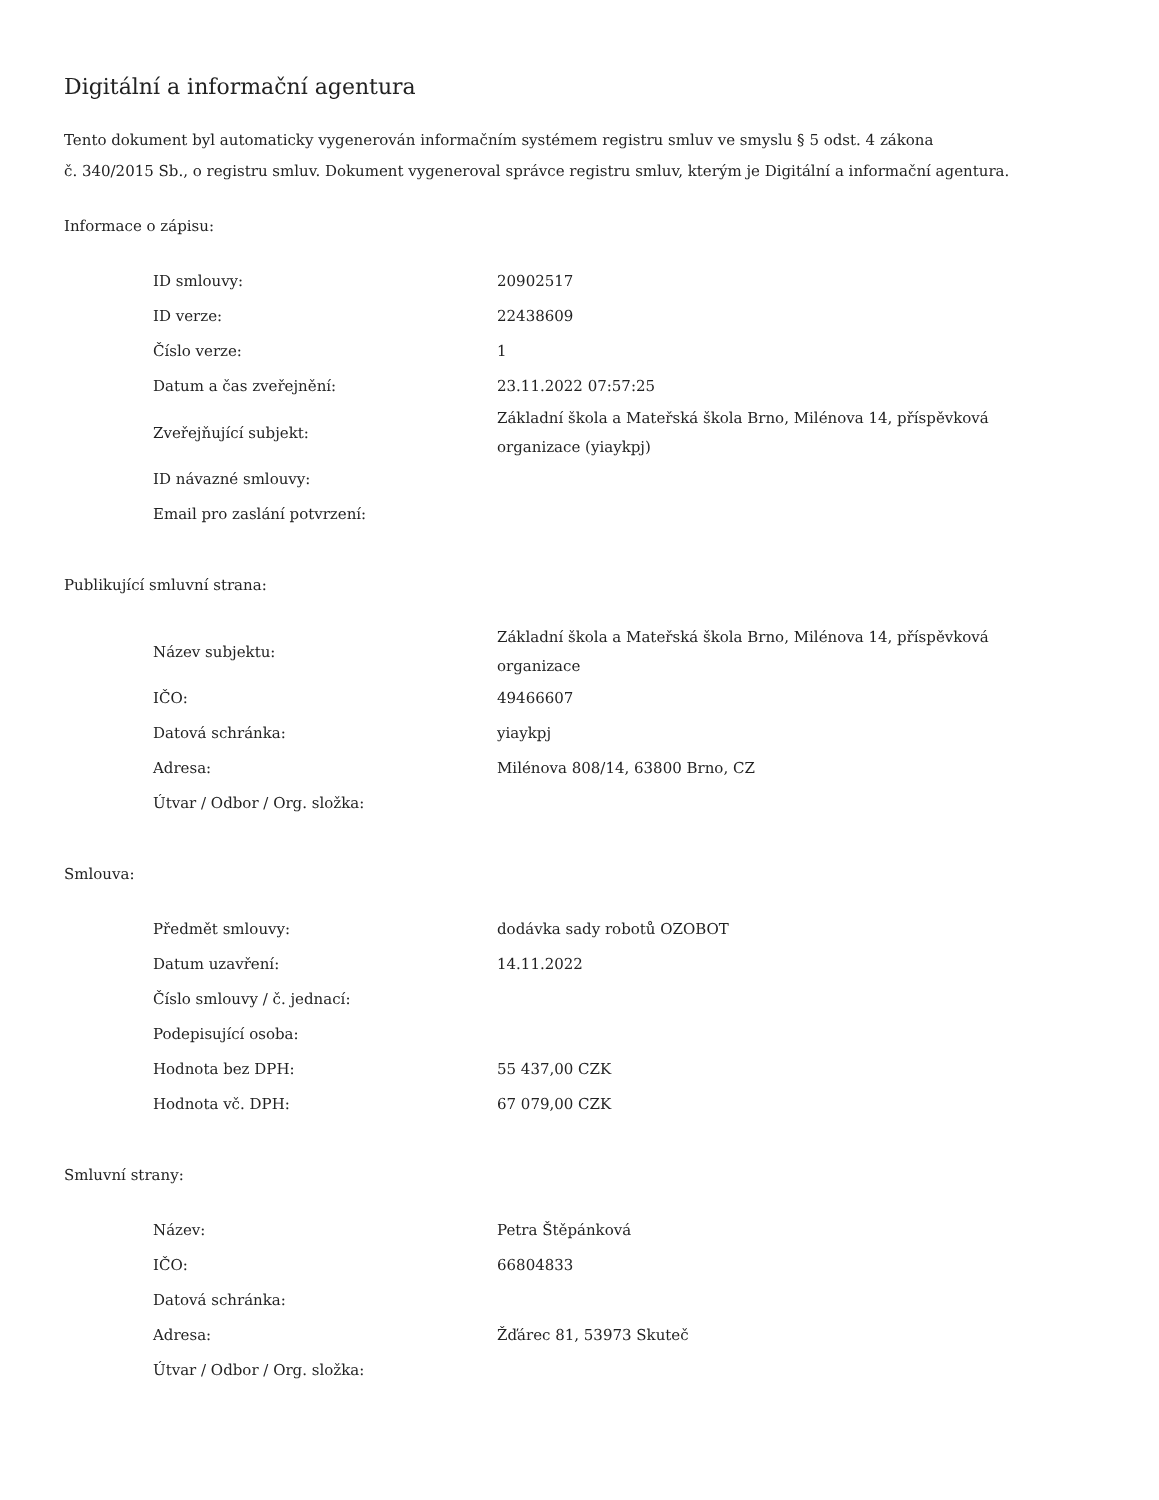Digitální a informační agentura
Tento dokument byl automaticky vygenerován informačním systémem registru smluv ve smyslu § 5 odst. 4 zákona
č. 340/2015 Sb., o registru smluv. Dokument vygeneroval správce registru smluv, kterým je Digitální a informační agentura.
Informace o zápisu:
| ID smlouvy: | 20902517 |
| ID verze: | 22438609 |
| Číslo verze: | 1 |
| Datum a čas zveřejnění: | 23.11.2022 07:57:25 |
| Zveřejňující subjekt: | Základní škola a Mateřská škola Brno, Milénova 14, příspěvková organizace (yiaykpj) |
| ID návazné smlouvy: | |
| Email pro zaslání potvrzení: | |
Publikující smluvní strana:
| Název subjektu: | Základní škola a Mateřská škola Brno, Milénova 14, příspěvková organizace |
| IČO: | 49466607 |
| Datová schránka: | yiaykpj |
| Adresa: | Milénova 808/14, 63800 Brno, CZ |
| Útvar / Odbor / Org. složka: | |
Smlouva:
| Předmět smlouvy: | dodávka sady robotů OZOBOT |
| Datum uzavření: | 14.11.2022 |
| Číslo smlouvy / č. jednací: | |
| Podepisující osoba: | |
| Hodnota bez DPH: | 55 437,00 CZK |
| Hodnota vč. DPH: | 67 079,00 CZK |
Smluvní strany:
| Název: | Petra Štěpánková |
| IČO: | 66804833 |
| Datová schránka: | |
| Adresa: | Žďárec 81, 53973 Skuteč |
| Útvar / Odbor / Org. složka: | |